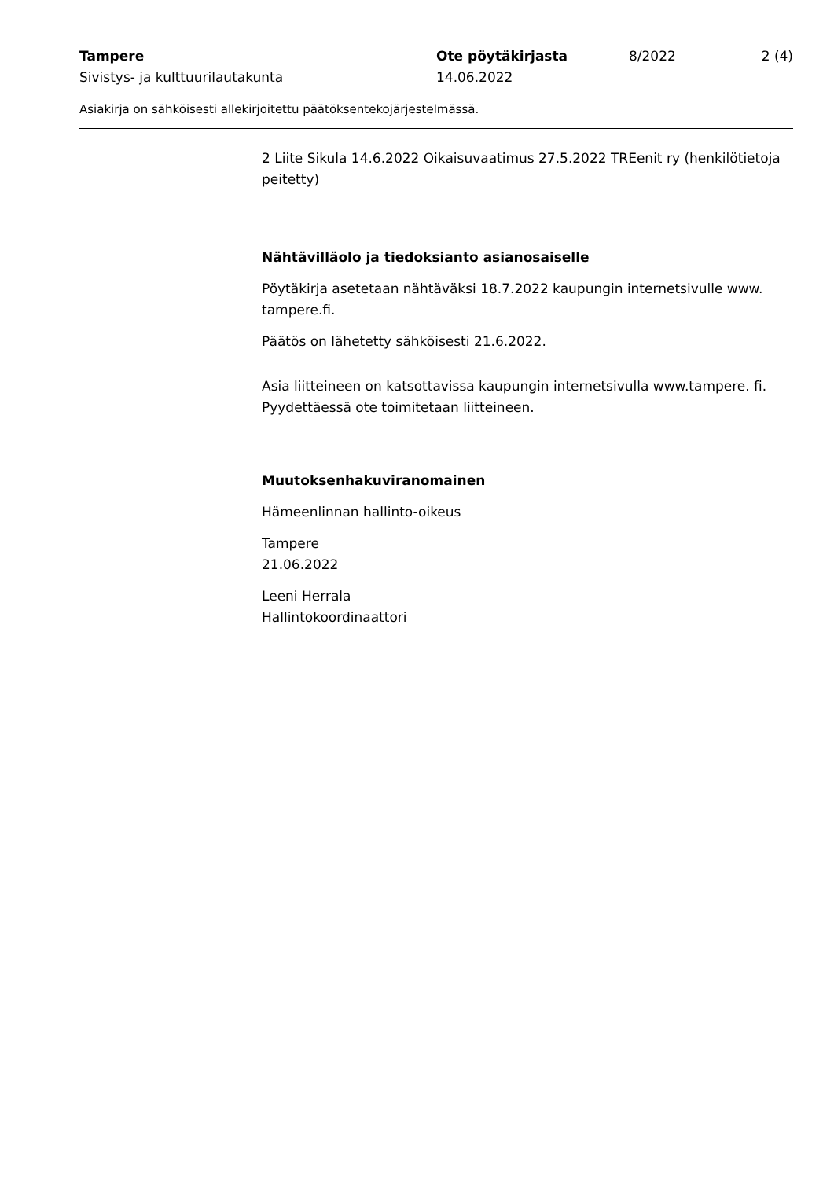Tampere Ote pöytäkirjasta 8/2022 2 (4)
Sivistys- ja kulttuurilautakunta 14.06.2022
Asiakirja on sähköisesti allekirjoitettu päätöksentekojärjestelmässä.
2 Liite Sikula 14.6.2022 Oikaisuvaatimus 27.5.2022 TREenit ry (henkilötietoja peitetty)
Nähtävilläolo ja tiedoksianto asianosaiselle
Pöytäkirja asetetaan nähtäväksi 18.7.2022 kaupungin internetsivulle www. tampere.fi.
Päätös on lähetetty sähköisesti 21.6.2022.
Asia liitteineen on katsottavissa kaupungin internetsivulla www.tampere. fi. Pyydettäessä ote toimitetaan liitteineen.
Muutoksenhakuviranomainen
Hämeenlinnan hallinto-oikeus
Tampere
21.06.2022
Leeni Herrala
Hallintokoordinaattori